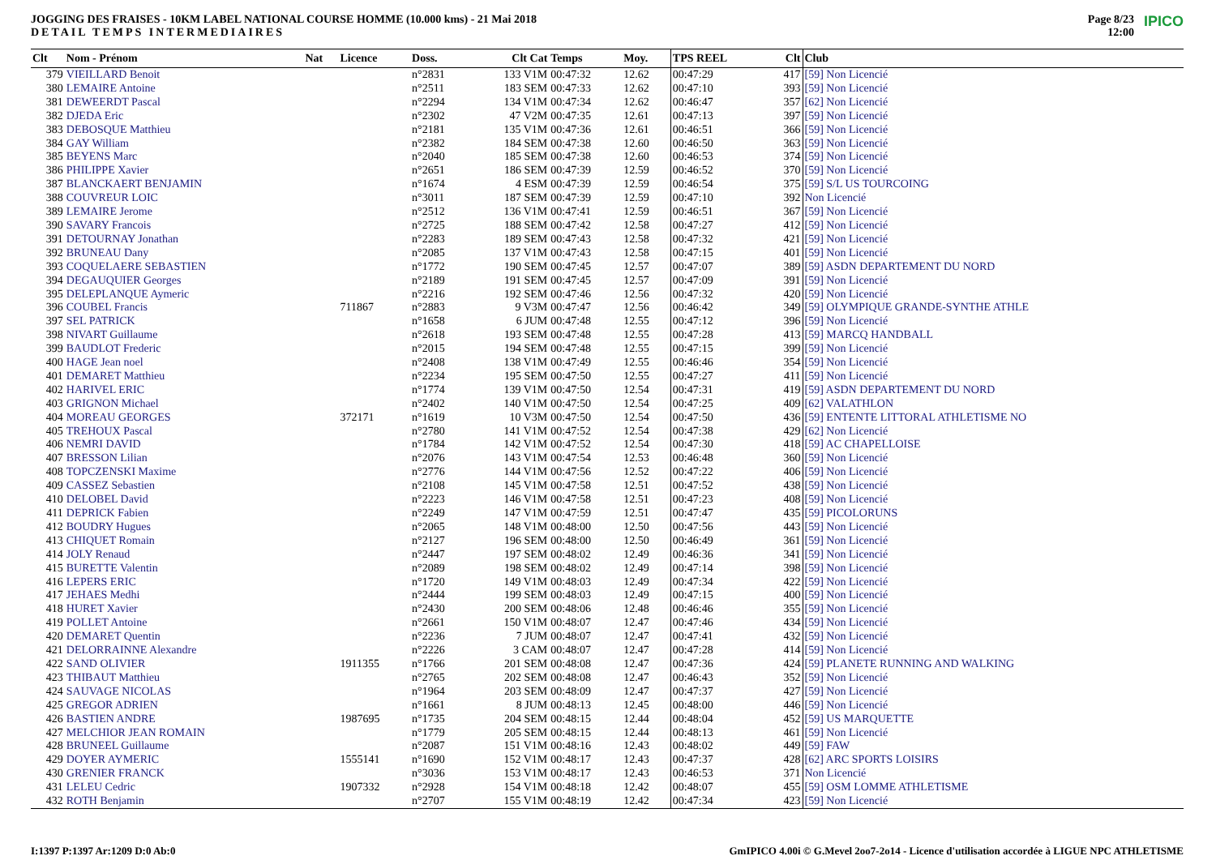JOGGING DES FRAISES - 10KM LABEL NATIONAL COURSE HOMME (10.000 kms) - 21 Mai 2018
DETAIL TEMPS INTERMEDIAIRES
Page 8/23
12:00
IPICO
| Clt | Nom - Prénom | Nat | Licence | Doss. | Clt Cat | Temps | Moy. | TPS REEL | Clt | Club |
| --- | --- | --- | --- | --- | --- | --- | --- | --- | --- | --- |
| 379 | VIEILLARD Benoit | | | n°2831 | 133 V1M | 00:47:32 | 12.62 | 00:47:29 | 417 | [59] Non Licencié |
| 380 | LEMAIRE Antoine | | | n°2511 | 183 SEM | 00:47:33 | 12.62 | 00:47:10 | 393 | [59] Non Licencié |
| 381 | DEWEERDT Pascal | | | n°2294 | 134 V1M | 00:47:34 | 12.62 | 00:46:47 | 357 | [62] Non Licencié |
| 382 | DJEDA Eric | | | n°2302 | 47 V2M | 00:47:35 | 12.61 | 00:47:13 | 397 | [59] Non Licencié |
| 383 | DEBOSQUE Matthieu | | | n°2181 | 135 V1M | 00:47:36 | 12.61 | 00:46:51 | 366 | [59] Non Licencié |
| 384 | GAY William | | | n°2382 | 184 SEM | 00:47:38 | 12.60 | 00:46:50 | 363 | [59] Non Licencié |
| 385 | BEYENS Marc | | | n°2040 | 185 SEM | 00:47:38 | 12.60 | 00:46:53 | 374 | [59] Non Licencié |
| 386 | PHILIPPE Xavier | | | n°2651 | 186 SEM | 00:47:39 | 12.59 | 00:46:52 | 370 | [59] Non Licencié |
| 387 | BLANCKAERT BENJAMIN | | | n°1674 | 4 ESM | 00:47:39 | 12.59 | 00:46:54 | 375 | [59] S/L US TOURCOING |
| 388 | COUVREUR LOIC | | | n°3011 | 187 SEM | 00:47:39 | 12.59 | 00:47:10 | 392 | Non Licencié |
| 389 | LEMAIRE Jerome | | | n°2512 | 136 V1M | 00:47:41 | 12.59 | 00:46:51 | 367 | [59] Non Licencié |
| 390 | SAVARY Francois | | | n°2725 | 188 SEM | 00:47:42 | 12.58 | 00:47:27 | 412 | [59] Non Licencié |
| 391 | DETOURNAY Jonathan | | | n°2283 | 189 SEM | 00:47:43 | 12.58 | 00:47:32 | 421 | [59] Non Licencié |
| 392 | BRUNEAU Dany | | | n°2085 | 137 V1M | 00:47:43 | 12.58 | 00:47:15 | 401 | [59] Non Licencié |
| 393 | COQUELAERE SEBASTIEN | | | n°1772 | 190 SEM | 00:47:45 | 12.57 | 00:47:07 | 389 | [59] ASDN DEPARTEMENT DU NORD |
| 394 | DEGAUQUIER Georges | | | n°2189 | 191 SEM | 00:47:45 | 12.57 | 00:47:09 | 391 | [59] Non Licencié |
| 395 | DELEPLANQUE Aymeric | | | n°2216 | 192 SEM | 00:47:46 | 12.56 | 00:47:32 | 420 | [59] Non Licencié |
| 396 | COUBEL Francis | | 711867 | n°2883 | 9 V3M | 00:47:47 | 12.56 | 00:46:42 | 349 | [59] OLYMPIQUE GRANDE-SYNTHE ATHLE |
| 397 | SEL PATRICK | | | n°1658 | 6 JUM | 00:47:48 | 12.55 | 00:47:12 | 396 | [59] Non Licencié |
| 398 | NIVART Guillaume | | | n°2618 | 193 SEM | 00:47:48 | 12.55 | 00:47:28 | 413 | [59] MARCQ HANDBALL |
| 399 | BAUDLOT Frederic | | | n°2015 | 194 SEM | 00:47:48 | 12.55 | 00:47:15 | 399 | [59] Non Licencié |
| 400 | HAGE Jean noel | | | n°2408 | 138 V1M | 00:47:49 | 12.55 | 00:46:46 | 354 | [59] Non Licencié |
| 401 | DEMARET Matthieu | | | n°2234 | 195 SEM | 00:47:50 | 12.55 | 00:47:27 | 411 | [59] Non Licencié |
| 402 | HARIVEL ERIC | | | n°1774 | 139 V1M | 00:47:50 | 12.54 | 00:47:31 | 419 | [59] ASDN DEPARTEMENT DU NORD |
| 403 | GRIGNON Michael | | | n°2402 | 140 V1M | 00:47:50 | 12.54 | 00:47:25 | 409 | [62] VALATHLON |
| 404 | MOREAU GEORGES | | 372171 | n°1619 | 10 V3M | 00:47:50 | 12.54 | 00:47:50 | 436 | [59] ENTENTE LITTORAL ATHLETISME NO |
| 405 | TREHOUX Pascal | | | n°2780 | 141 V1M | 00:47:52 | 12.54 | 00:47:38 | 429 | [62] Non Licencié |
| 406 | NEMRI DAVID | | | n°1784 | 142 V1M | 00:47:52 | 12.54 | 00:47:30 | 418 | [59] AC CHAPELLOISE |
| 407 | BRESSON Lilian | | | n°2076 | 143 V1M | 00:47:54 | 12.53 | 00:46:48 | 360 | [59] Non Licencié |
| 408 | TOPCZENSKI Maxime | | | n°2776 | 144 V1M | 00:47:56 | 12.52 | 00:47:22 | 406 | [59] Non Licencié |
| 409 | CASSEZ Sebastien | | | n°2108 | 145 V1M | 00:47:58 | 12.51 | 00:47:52 | 438 | [59] Non Licencié |
| 410 | DELOBEL David | | | n°2223 | 146 V1M | 00:47:58 | 12.51 | 00:47:23 | 408 | [59] Non Licencié |
| 411 | DEPRICK Fabien | | | n°2249 | 147 V1M | 00:47:59 | 12.51 | 00:47:47 | 435 | [59] PICOLORUNS |
| 412 | BOUDRY Hugues | | | n°2065 | 148 V1M | 00:48:00 | 12.50 | 00:47:56 | 443 | [59] Non Licencié |
| 413 | CHIQUET Romain | | | n°2127 | 196 SEM | 00:48:00 | 12.50 | 00:46:49 | 361 | [59] Non Licencié |
| 414 | JOLY Renaud | | | n°2447 | 197 SEM | 00:48:02 | 12.49 | 00:46:36 | 341 | [59] Non Licencié |
| 415 | BURETTE Valentin | | | n°2089 | 198 SEM | 00:48:02 | 12.49 | 00:47:14 | 398 | [59] Non Licencié |
| 416 | LEPERS ERIC | | | n°1720 | 149 V1M | 00:48:03 | 12.49 | 00:47:34 | 422 | [59] Non Licencié |
| 417 | JEHAES Medhi | | | n°2444 | 199 SEM | 00:48:03 | 12.49 | 00:47:15 | 400 | [59] Non Licencié |
| 418 | HURET Xavier | | | n°2430 | 200 SEM | 00:48:06 | 12.48 | 00:46:46 | 355 | [59] Non Licencié |
| 419 | POLLET Antoine | | | n°2661 | 150 V1M | 00:48:07 | 12.47 | 00:47:46 | 434 | [59] Non Licencié |
| 420 | DEMARET Quentin | | | n°2236 | 7 JUM | 00:48:07 | 12.47 | 00:47:41 | 432 | [59] Non Licencié |
| 421 | DELORRAINNE Alexandre | | | n°2226 | 3 CAM | 00:48:07 | 12.47 | 00:47:28 | 414 | [59] Non Licencié |
| 422 | SAND OLIVIER | | 1911355 | n°1766 | 201 SEM | 00:48:08 | 12.47 | 00:47:36 | 424 | [59] PLANETE RUNNING AND WALKING |
| 423 | THIBAUT Matthieu | | | n°2765 | 202 SEM | 00:48:08 | 12.47 | 00:46:43 | 352 | [59] Non Licencié |
| 424 | SAUVAGE NICOLAS | | | n°1964 | 203 SEM | 00:48:09 | 12.47 | 00:47:37 | 427 | [59] Non Licencié |
| 425 | GREGOR ADRIEN | | | n°1661 | 8 JUM | 00:48:13 | 12.45 | 00:48:00 | 446 | [59] Non Licencié |
| 426 | BASTIEN ANDRE | | 1987695 | n°1735 | 204 SEM | 00:48:15 | 12.44 | 00:48:04 | 452 | [59] US MARQUETTE |
| 427 | MELCHIOR JEAN ROMAIN | | | n°1779 | 205 SEM | 00:48:15 | 12.44 | 00:48:13 | 461 | [59] Non Licencié |
| 428 | BRUNEEL Guillaume | | | n°2087 | 151 V1M | 00:48:16 | 12.43 | 00:48:02 | 449 | [59] FAW |
| 429 | DOYER AYMERIC | | 1555141 | n°1690 | 152 V1M | 00:48:17 | 12.43 | 00:47:37 | 428 | [62] ARC SPORTS LOISIRS |
| 430 | GRENIER FRANCK | | | n°3036 | 153 V1M | 00:48:17 | 12.43 | 00:46:53 | 371 | Non Licencié |
| 431 | LELEU Cedric | | 1907332 | n°2928 | 154 V1M | 00:48:18 | 12.42 | 00:48:07 | 455 | [59] OSM LOMME ATHLETISME |
| 432 | ROTH Benjamin | | | n°2707 | 155 V1M | 00:48:19 | 12.42 | 00:47:34 | 423 | [59] Non Licencié |
I:1397 P:1397 Ar:1209 D:0 Ab:0 GmIPICO 4.00i © G.Mevel 2oo7-2o14 - Licence d'utilisation accordée à LIGUE NPC ATHLETISME